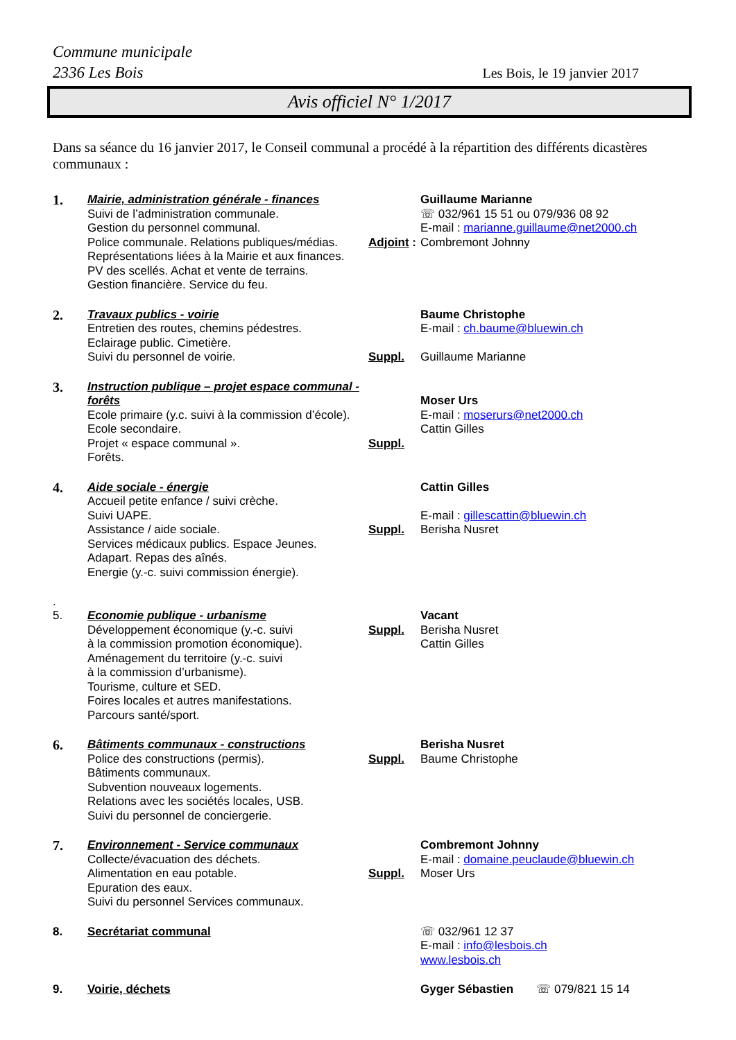Commune municipale
2336 Les Bois Les Bois, le 19 janvier 2017
Avis officiel N° 1/2017
Dans sa séance du 16 janvier 2017, le Conseil communal a procédé à la répartition des différents dicastères communaux :
1.
Mairie, administration générale - finances
Suivi de l’administration communale.
Gestion du personnel communal.
Police communale. Relations publiques/médias.
Représentations liées à la Mairie et aux finances.
PV des scellés. Achat et vente de terrains.
Gestion financière. Service du feu.
Adjoint :
Guillaume Marianne
☏ 032/961 15 51 ou 079/936 08 92
E-mail : marianne.guillaume@net2000.ch
Combremont Johnny
2.
Travaux publics - voirie
Entretien des routes, chemins pédestres.
Eclairage public. Cimetière.
Suivi du personnel de voirie.
Suppl.
Baume Christophe
E-mail : ch.baume@bluewin.ch
Guillaume Marianne
3.
Instruction publique – projet espace communal - forêts
Ecole primaire (y.c. suivi à la commission d’école). Ecole secondaire.
Projet « espace communal ».
Forêts.
Suppl.
Moser Urs
E-mail : moserurs@net2000.ch
Cattin Gilles
4.
Aide sociale - énergie
Accueil petite enfance / suivi crèche.
Suivi UAPE.
Assistance / aide sociale.
Services médicaux publics. Espace Jeunes.
Adapart. Repas des aînés.
Energie (y.-c. suivi commission énergie).
Suppl.
Cattin Gilles
E-mail : gillescattin@bluewin.ch
Berisha Nusret
.
5.
Economie publique - urbanisme
Développement économique (y.-c. suivi
à la commission promotion économique).
Aménagement du territoire (y.-c. suivi
à la commission d’urbanisme).
Tourisme, culture et SED.
Foires locales et autres manifestations.
Parcours santé/sport.
Suppl.
Vacant
Berisha Nusret
Cattin Gilles
6.
Bâtiments communaux - constructions
Police des constructions (permis).
Bâtiments communaux.
Subvention nouveaux logements.
Relations avec les sociétés locales, USB.
Suivi du personnel de conciergerie.
Suppl.
Berisha Nusret
Baume Christophe
7.
Environnement - Service communaux
Collecte/évacuation des déchets.
Alimentation en eau potable.
Epuration des eaux.
Suivi du personnel Services communaux.
Suppl.
Combremont Johnny
E-mail : domaine.peuclaude@bluewin.ch
Moser Urs
8.
Secrétariat communal
☏ 032/961 12 37
E-mail : info@lesbois.ch
www.lesbois.ch
9.
Voirie, déchets
Gyger Sébastien ☏ 079/821 15 14